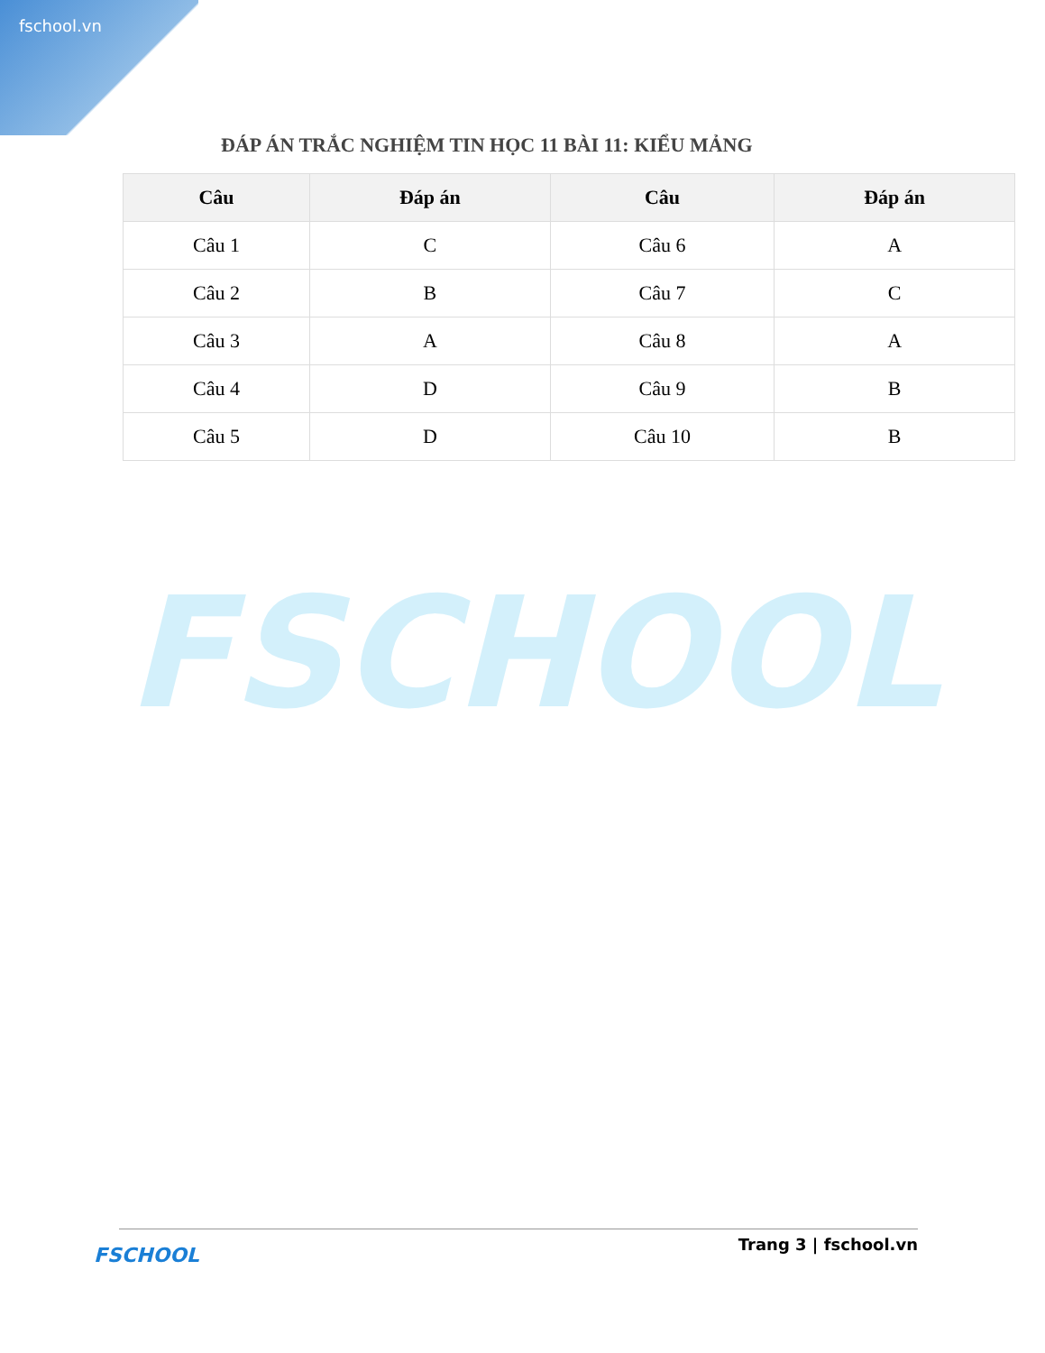fschool.vn
ĐÁP ÁN TRẮC NGHIỆM TIN HỌC 11 BÀI 11: KIỂU MẢNG
| Câu | Đáp án | Câu | Đáp án |
| --- | --- | --- | --- |
| Câu 1 | C | Câu 6 | A |
| Câu 2 | B | Câu 7 | C |
| Câu 3 | A | Câu 8 | A |
| Câu 4 | D | Câu 9 | B |
| Câu 5 | D | Câu 10 | B |
FSCHOOL
FSCHOOL Trang 3 | fschool.vn